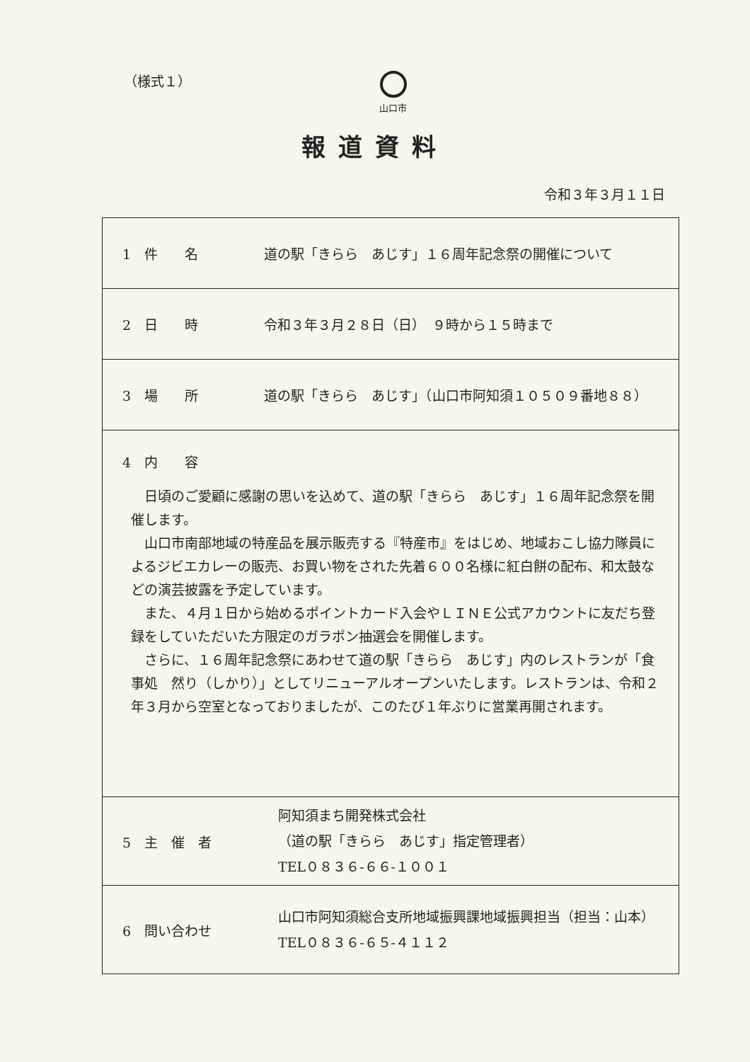（様式１）
山口市
報道資料
令和３年３月１１日
| 1 件 名 道の駅「きらら あじす」１６周年記念祭の開催について |
| 2 日 時 令和３年３月２８日（日） ９時から１５時まで |
| 3 場 所 道の駅「きらら あじす」（山口市阿知須１０５０９番地８８） |
| 4 内 容 日頃のご愛顧に感謝の思いを込めて、道の駅「きらら あじす」１６周年記念祭を開催します。 山口市南部地域の特産品を展示販売する『特産市』をはじめ、地域おこし協力隊員によるジビエカレーの販売、お買い物をされた先着６００名様に紅白餅の配布、和太鼓などの演芸披露を予定しています。 また、４月１日から始めるポイントカード入会やＬＩＮＥ公式アカウントに友だち登録をしていただいた方限定のガラポン抽選会を開催します。 さらに、１６周年記念祭にあわせて道の駅「きらら あじす」内のレストランが「食事処 然り（しかり）」としてリニューアルオープンいたします。レストランは、令和２年３月から空室となっておりましたが、このたび１年ぶりに営業再開されます。 |
| 5 主 催 者 阿知須まち開発株式会社 （道の駅「きらら あじす」指定管理者） TEL０８３６-６６-１００１ |
| 6 問い合わせ 山口市阿知須総合支所地域振興課地域振興担当（担当：山本） TEL０８３６-６５-４１１２ |